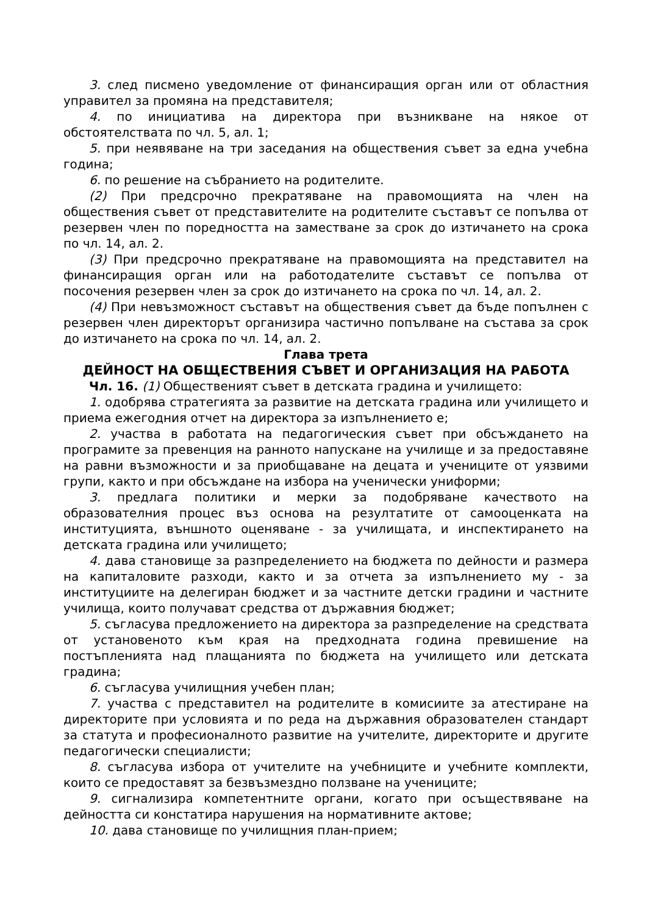3. след писмено уведомление от финансиращия орган или от областния управител за промяна на представителя;
4. по инициатива на директора при възникване на някое от обстоятелствата по чл. 5, ал. 1;
5. при неявяване на три заседания на обществения съвет за една учебна година;
6. по решение на събранието на родителите.
(2) При предсрочно прекратяване на правомощията на член на обществения съвет от представителите на родителите съставът се попълва от резервен член по поредността на заместване за срок до изтичането на срока по чл. 14, ал. 2.
(3) При предсрочно прекратяване на правомощията на представител на финансиращия орган или на работодателите съставът се попълва от посочения резервен член за срок до изтичането на срока по чл. 14, ал. 2.
(4) При невъзможност съставът на обществения съвет да бъде попълнен с резервен член директорът организира частично попълване на състава за срок до изтичането на срока по чл. 14, ал. 2.
Глава трета
ДЕЙНОСТ НА ОБЩЕСТВЕНИЯ СЪВЕТ И ОРГАНИЗАЦИЯ НА РАБОТА
Чл. 16. (1) Общественият съвет в детската градина и училището:
1. одобрява стратегията за развитие на детската градина или училището и приема ежегодния отчет на директора за изпълнението е;
2. участва в работата на педагогическия съвет при обсъждането на програмите за превенция на ранното напускане на училище и за предоставяне на равни възможности и за приобщаване на децата и учениците от уязвими групи, както и при обсъждане на избора на ученически униформи;
3. предлага политики и мерки за подобряване качеството на образователния процес въз основа на резултатите от самооценката на институцията, външното оценяване - за училищата, и инспектирането на детската градина или училището;
4. дава становище за разпределението на бюджета по дейности и размера на капиталовите разходи, както и за отчета за изпълнението му - за институциите на делегиран бюджет и за частните детски градини и частните училища, които получават средства от държавния бюджет;
5. съгласува предложението на директора за разпределение на средствата от установеното към края на предходната година превишение на постъпленията над плащанията по бюджета на училището или детската градина;
6. съгласува училищния учебен план;
7. участва с представител на родителите в комисиите за атестиране на директорите при условията и по реда на държавния образователен стандарт за статута и професионалното развитие на учителите, директорите и другите педагогически специалисти;
8. съгласува избора от учителите на учебниците и учебните комплекти, които се предоставят за безвъзмездно ползване на учениците;
9. сигнализира компетентните органи, когато при осъществяване на дейността си констатира нарушения на нормативните актове;
10. дава становище по училищния план-прием;